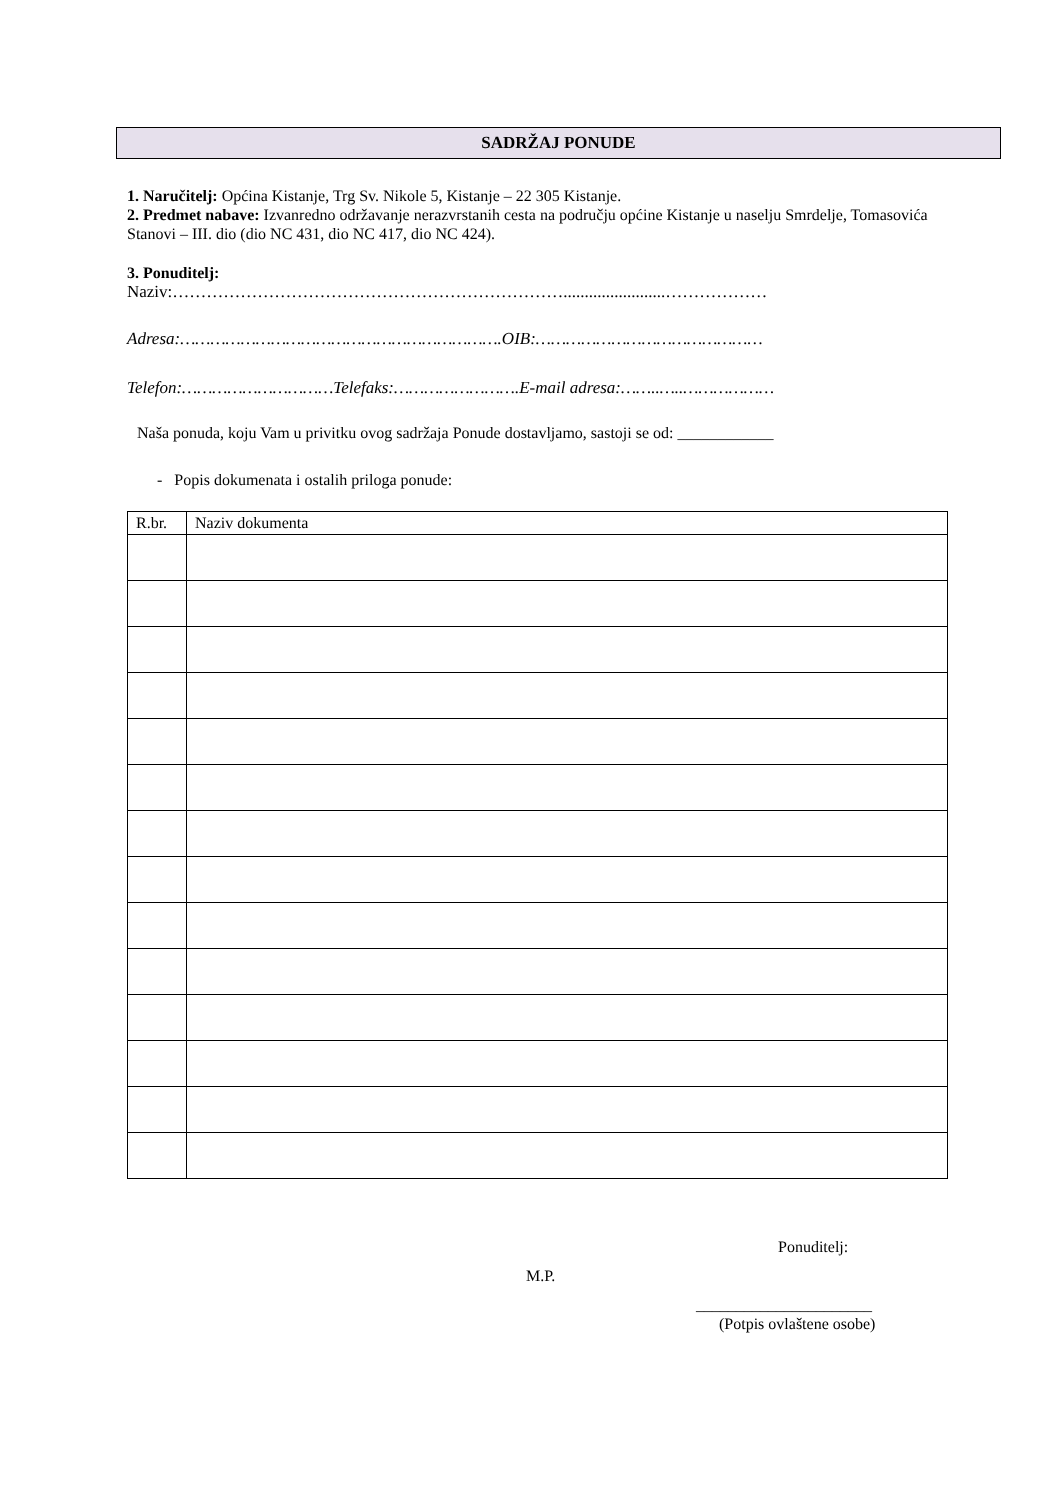SADRŽAJ PONUDE
1. Naručitelj: Općina Kistanje, Trg Sv. Nikole 5, Kistanje – 22 305 Kistanje.
2. Predmet nabave: Izvanredno održavanje nerazvrstanih cesta na području općine Kistanje u naselju Smrdelje, Tomasovića Stanovi – III. dio (dio NC 431, dio NC 417, dio NC 424).
3. Ponuditelj:
Naziv:……………………………………………………………........................………………
Adresa:……………………………………………………….OIB:………………………………………
Telefon:…………………………Telefaks:…………………….E-mail adresa:……..…..………………
Naša ponuda, koju Vam u privitku ovog sadržaja Ponude dostavljamo, sastoji se od: ____________
- Popis dokumenata i ostalih priloga ponude:
| R.br. | Naziv dokumenta |
| --- | --- |
Ponuditelj:
M.P.
______________________
(Potpis ovlaštene osobe)